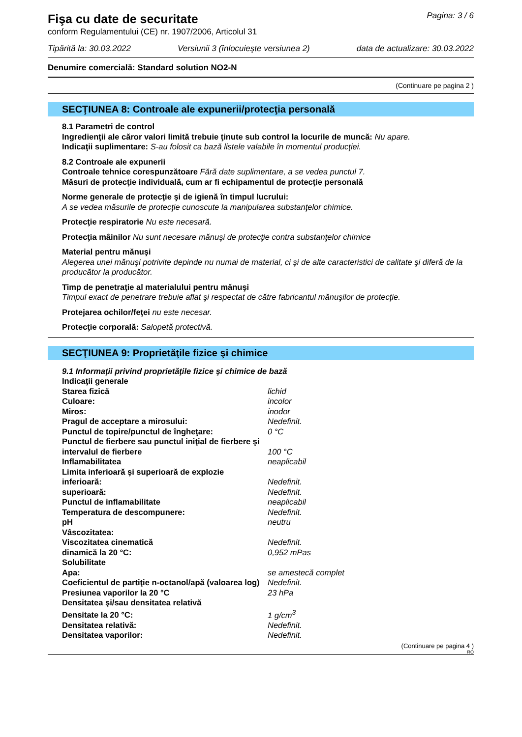Fişa cu date de securitate
Pagina: 3 / 6
conform Regulamentului (CE) nr. 1907/2006, Articolul 31
Tipărită la: 30.03.2022 Versiunii 3 (înlocuieşte versiunea 2) data de actualizare: 30.03.2022
Denumire comercială: Standard solution NO2-N
(Continuare pe pagina 2 )
SECŢIUNEA 8: Controale ale expunerii/protecţia personală
8.1 Parametri de control
Ingredienţii ale căror valori limită trebuie ţinute sub control la locurile de muncă: Nu apare.
Indicaţii suplimentare: S-au folosit ca bază listele valabile în momentul producţiei.
8.2 Controale ale expunerii
Controale tehnice corespunzătoare Fără date suplimentare, a se vedea punctul 7.
Măsuri de protecţie individuală, cum ar fi echipamentul de protecţie personală
Norme generale de protecţie şi de igienă în timpul lucrului:
A se vedea măsurile de protecţie cunoscute la manipularea substanţelor chimice.
Protecţie respiratorie Nu este necesară.
Protecţia mâinilor Nu sunt necesare mănuşi de protecţie contra substanţelor chimice
Material pentru mănuşi
Alegerea unei mănuşi potrivite depinde nu numai de material, ci şi de alte caracteristici de calitate şi diferă de la producător la producător.
Timp de penetraţie al materialului pentru mănuşi
Timpul exact de penetrare trebuie aflat şi respectat de către fabricantul mănuşilor de protecţie.
Protejarea ochilor/feţei nu este necesar.
Protecţie corporală: Salopetă protectivă.
SECŢIUNEA 9: Proprietăţile fizice şi chimice
| 9.1 Informaţii privind proprietăţile fizice şi chimice de bază | |
| Indicaţii generale | |
| Starea fizică | lichid |
| Culoare: | incolor |
| Miros: | inodor |
| Pragul de acceptare a mirosului: | Nedefinit. |
| Punctul de topire/punctul de îngheţare: | 0 °C |
| Punctul de fierbere sau punctul iniţial de fierbere şi intervalul de fierbere | 100 °C |
| Inflamabilitatea | neaplicabil |
| Limita inferioară şi superioară de explozie | |
| inferioară: | Nedefinit. |
| superioară: | Nedefinit. |
| Punctul de inflamabilitate | neaplicabil |
| Temperatura de descompunere: | Nedefinit. |
| pH | neutru |
| Vâscozitatea: | |
| Viscozitatea cinematică | Nedefinit. |
| dinamică la 20 °C: | 0,952 mPas |
| Solubilitate | |
| Apa: | se amestecă complet |
| Coeficientul de partiţie n-octanol/apă (valoarea log) | Nedefinit. |
| Presiunea vaporilor la 20 °C | 23 hPa |
| Densitatea şi/sau densitatea relativă | |
| Densitate la 20 °C: | 1 g/cm<sup>3</sup> |
| Densitatea relativă: | Nedefinit. |
| Densitatea vaporilor: | Nedefinit. |
(Continuare pe pagina 4 )
RO